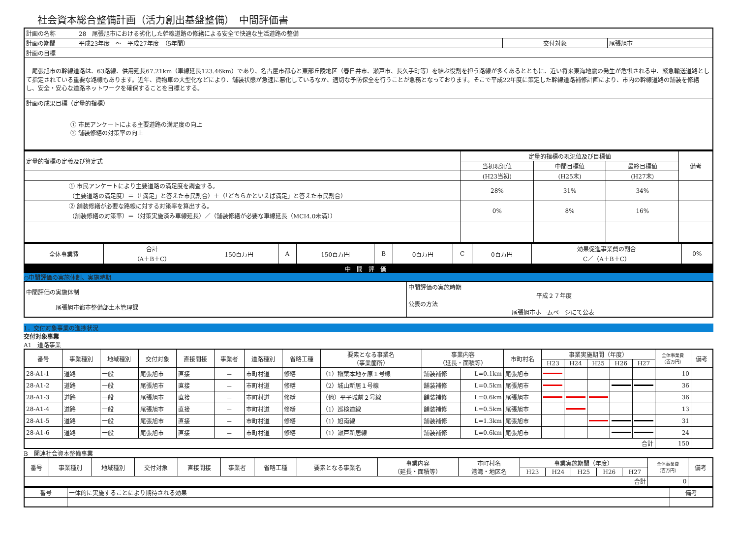社会資本総合整備計画（活力創出基盤整備）　中間評価書
| 計画の名称 | 28 尾張旭市における劣化した幹線道路の修繕による安全で快適な生活道路の整備 | | |
| 計画の期間 | 平成23年度 ～ 平成27年度 （5年間） | 交付対象 | 尾張旭市 |
| 計画の目標 | | | |
| 尾張旭市の幹線道路は、63路線、供用延長67.21km（車線延長123.46km）であり、名古屋市都心と東部丘陵地区（春日井市、瀬戸市、長久手町等）を結ぶ役割を担う路線が多くあるとともに、近い将来東海地震の発生が危惧される中、緊急輸送道路として指定されている重要な路線もあります。近年、貨物車の大型化などにより、舗装状態が急速に悪化しているなか、適切な予防保全を行うことが急務となっております。そこで平成22年度に策定した幹線道路補修計画により、市内の幹線道路の舗装を修繕し、安全・安心な道路ネットワークを確保することを目標とする。 | | | |
| 計画の成果目標（定量的指標） ① 市民アンケートによる主要道路の満足度の向上 ② 舗装修繕の対策率の向上 | | | |
| 定量的指標の定義及び算定式 | 定量的指標の現況値及び目標値 | | | 備考 |
| | 当初現況値 | 中間目標値 | 最終目標値 | |
| | (H23当初) | (H25末) | (H27末) | |
| ① 市民アンケートにより主要道路の満足度を調査する。 （主要道路の満足度）＝（「満足」と答えた市民割合）＋（「どちらかといえば満足」と答えた市民割合） | 28% | 31% | 34% | |
| ② 舗装修繕が必要な路線に対する対策率を算出する。 （舗装修繕の対策率）＝（対策実施済み車線延長）／（舗装修繕が必要な車線延長（MCI4.0未満）） | 0% | 8% | 16% | |
| 全体事業費 | 合計 （A＋B＋C） | 150百万円 | A | 150百万円 | B | 0百万円 | C | 0百万円 | 効果促進事業費の割合 C／（A＋B＋C） | 0% |
中間評価
○中間評価の実施体制、実施時期
| 中間評価の実施体制 尾張旭市都市整備部土木管理課 | 中間評価の実施時期 平成２７年度 公表の方法 尾張旭市ホームページにて公表 |
1．交付対象事業の進捗状況
交付対象事業
A1　道路事業
| 番号 | 事業種別 | 地域種別 | 交付対象 | 直接間接 | 事業者 | 道路種別 | 省略工種 | 要素となる事業名 （事業箇所） | 事業内容 （延長・面積等） | | 市町村名 | 事業実施期間（年度） | | | | | 全体事業費 （百万円） | 備考 |
| --- | --- | --- | --- | --- | --- | --- | --- | --- | --- | --- | --- | --- | --- | --- | --- | --- | --- | --- |
| | | | | | | | | | | | | H23 | H24 | H25 | H26 | H27 | | |
| 28-A1-1 | 道路 | 一般 | 尾張旭市 | 直接 | － | 市町村道 | 修繕 | （1）稲葉本地ヶ原１号線 | 舗装補修 | L=0.1km | 尾張旭市 | | | | | | 10 | |
| 28-A1-2 | 道路 | 一般 | 尾張旭市 | 直接 | － | 市町村道 | 修繕 | （2）城山新居１号線 | 舗装補修 | L=0.5km | 尾張旭市 | | | | | | 36 | |
| 28-A1-3 | 道路 | 一般 | 尾張旭市 | 直接 | － | 市町村道 | 修繕 | （他）平子城前２号線 | 舗装補修 | L=0.6km | 尾張旭市 | | | | | | 36 | |
| 28-A1-4 | 道路 | 一般 | 尾張旭市 | 直接 | － | 市町村道 | 修繕 | （1）巡検道線 | 舗装補修 | L=0.5km | 尾張旭市 | | | | | | 13 | |
| 28-A1-5 | 道路 | 一般 | 尾張旭市 | 直接 | － | 市町村道 | 修繕 | （1）旭南線 | 舗装補修 | L=1.3km | 尾張旭市 | | | | | | 31 | |
| 28-A1-6 | 道路 | 一般 | 尾張旭市 | 直接 | － | 市町村道 | 修繕 | （1）瀬戸新居線 | 舗装補修 | L=0.6km | 尾張旭市 | | | | | | 24 | |
| 合計 | | | | | | | | | | | | | | | | | 150 | |
B　関連社会資本整備事業
| 番号 | 事業種別 | 地域種別 | 交付対象 | 直接間接 | 事業者 | 省略工種 | 要素となる事業名 | 事業内容 （延長・面積等） | 市町村名 港湾・地区名 | 事業実施期間（年度） | | | | | 全体事業費 （百万円） | 備考 |
| --- | --- | --- | --- | --- | --- | --- | --- | --- | --- | --- | --- | --- | --- | --- | --- | --- |
| | | | | | | | | | | H23 | H24 | H25 | H26 | H27 | | |
| 合計 | | | | | | | | | | | | | | | 0 | |
| 番号 | 一体的に実施することにより期待される効果 | 備考 |